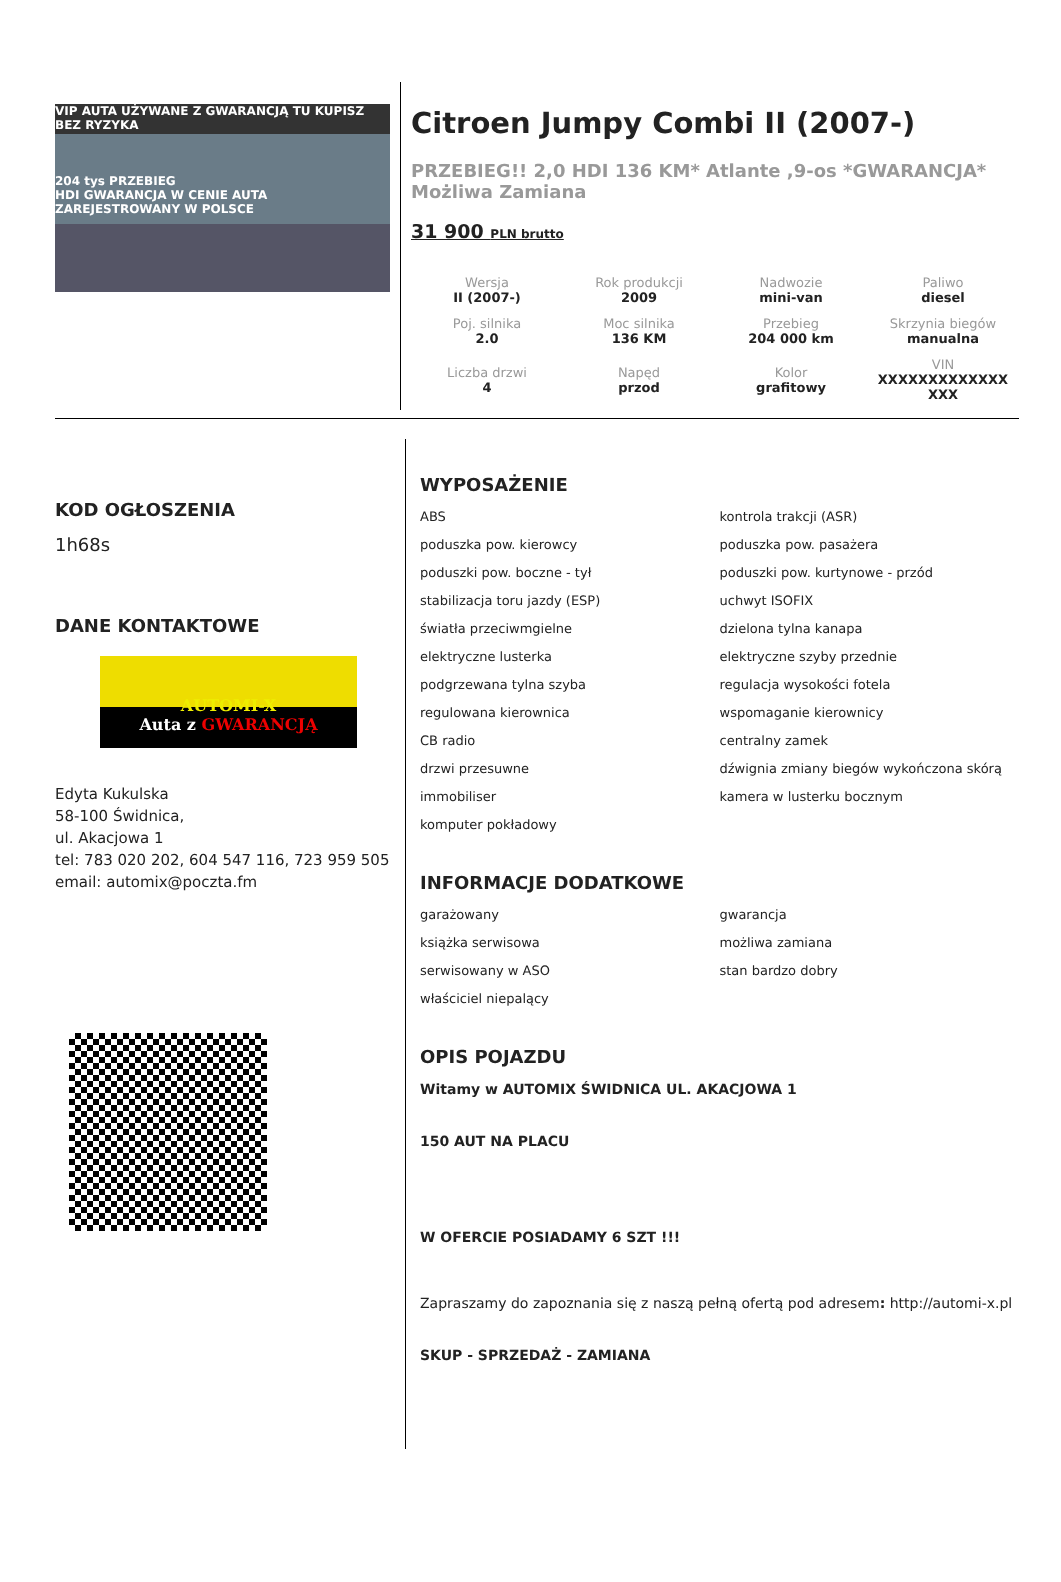VIP AUTA UŻYWANE Z GWARANCJĄ TU KUPISZ BEZ RYZYKA
204 tys PRZEBIEG
HDI GWARANCJA W CENIE AUTA ZAREJESTROWANY W POLSCE
Citroen Jumpy Combi II (2007-)
PRZEBIEG!! 2,0 HDI 136 KM* Atlante ,9-os *GWARANCJA* Możliwa Zamiana
31 900 PLN brutto
| Wersja II (2007-) | Rok produkcji 2009 | Nadwozie mini-van | Paliwo diesel |
| Poj. silnika 2.0 | Moc silnika 136 KM | Przebieg 204 000 km | Skrzynia biegów manualna |
| Liczba drzwi 4 | Napęd przod | Kolor grafitowy | VIN XXXXXXXXXXXXX XXX |
KOD OGŁOSZENIA
1h68s
DANE KONTAKTOWE
AUTOMI-X
Auta z GWARANCJĄ
Edyta Kukulska
58-100 Świdnica,
ul. Akacjowa 1
tel: 783 020 202, 604 547 116, 723 959 505
email: automix@poczta.fm
WYPOSAŻENIE
ABS kontrola trakcji (ASR) poduszka pow. kierowcy poduszka pow. pasażera poduszki pow. boczne - tył poduszki pow. kurtynowe - przód stabilizacja toru jazdy (ESP) uchwyt ISOFIX światła przeciwmgielne dzielona tylna kanapa elektryczne lusterka elektryczne szyby przednie podgrzewana tylna szyba regulacja wysokości fotela regulowana kierownica wspomaganie kierownicy CB radio centralny zamek drzwi przesuwne dźwignia zmiany biegów wykończona skórą immobiliser kamera w lusterku bocznym komputer pokładowy
INFORMACJE DODATKOWE
garażowany gwarancja książka serwisowa możliwa zamiana serwisowany w ASO stan bardzo dobry właściciel niepalący
OPIS POJAZDU
Witamy w AUTOMIX ŚWIDNICA UL. AKACJOWA 1
150 AUT NA PLACU
W OFERCIE POSIADAMY 6 SZT !!!
Zapraszamy do zapoznania się z naszą pełną ofertą pod adresem: http://automi-x.pl
SKUP - SPRZEDAŻ - ZAMIANA